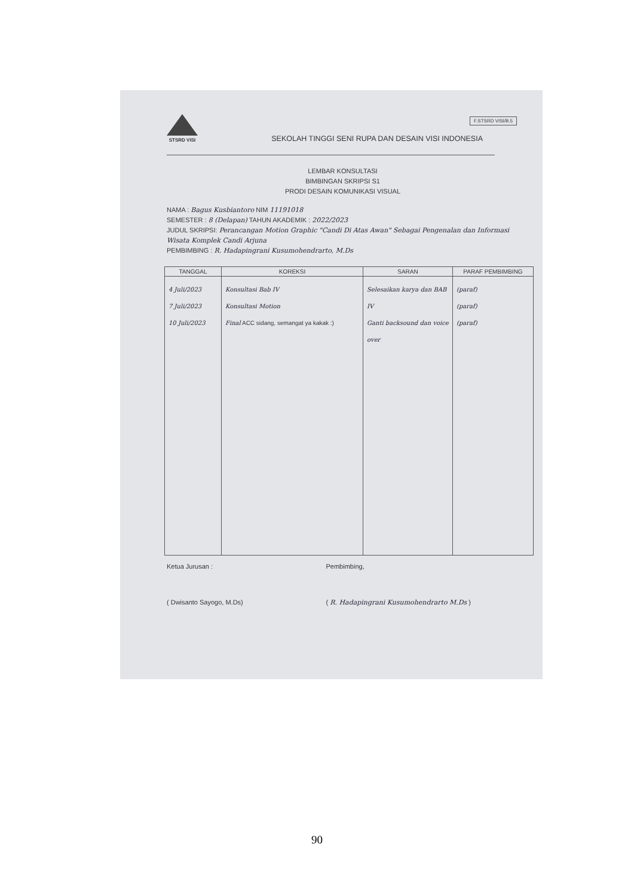F.STSRD VISI/B.5
STSRD VISI
SEKOLAH TINGGI SENI RUPA DAN DESAIN VISI INDONESIA
LEMBAR KONSULTASI
BIMBINGAN SKRIPSI S1
PRODI DESAIN KOMUNIKASI VISUAL
NAMA : Bagus Kusbiantoro NIM 11191018
SEMESTER : 8 (Delapan) TAHUN AKADEMIK : 2022/2023
JUDUL SKRIPSI: Perancangan Motion Graphic "Candi Di Atas Awan" Sebagai Pengenalan dan Informasi Wisata Komplek Candi Arjuna
PEMBIMBING : R. Hadapingrani Kusumohendrarto, M.Ds
| TANGGAL | KOREKSI | SARAN | PARAF PEMBIMBING |
| --- | --- | --- | --- |
| 4 Juli/2023 7 Juli/2023 10 Juli/2023 | Konsultasi Bab IV Konsultasi Motion Final ACC sidang, semangat ya kakak :) | Selesaikan karya dan BAB IV Ganti backsound dan voice over | (paraf) (paraf) (paraf) |
Ketua Jurusan :
( Dwisanto Sayogo, M.Ds)
Pembimbing,
( R. Hadapingrani Kusumohendrarto M.Ds )
90